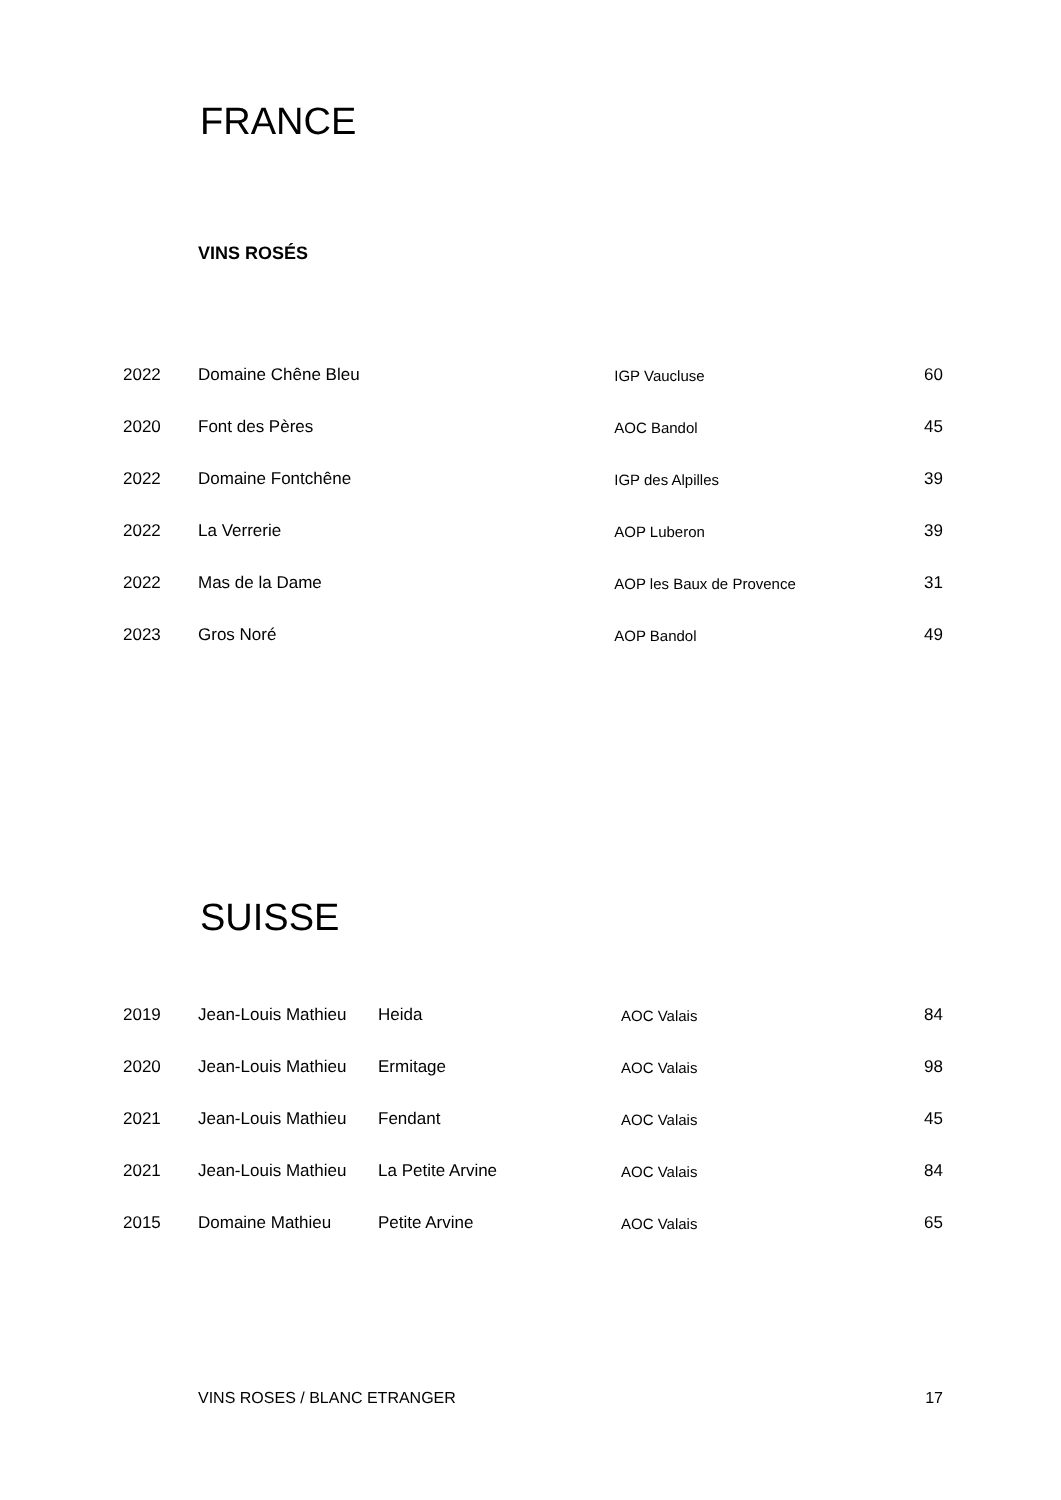FRANCE
VINS ROSÉS
| 2022 | Domaine Chêne Bleu | IGP Vaucluse | 60 |
| 2020 | Font des Pères | AOC Bandol | 45 |
| 2022 | Domaine Fontchêne | IGP des Alpilles | 39 |
| 2022 | La Verrerie | AOP Luberon | 39 |
| 2022 | Mas de la Dame | AOP les Baux de Provence | 31 |
| 2023 | Gros Noré | AOP Bandol | 49 |
SUISSE
| 2019 | Jean-Louis Mathieu | Heida | AOC Valais | 84 |
| 2020 | Jean-Louis Mathieu | Ermitage | AOC Valais | 98 |
| 2021 | Jean-Louis Mathieu | Fendant | AOC Valais | 45 |
| 2021 | Jean-Louis Mathieu | La Petite Arvine | AOC Valais | 84 |
| 2015 | Domaine Mathieu | Petite Arvine | AOC Valais | 65 |
VINS ROSES / BLANC ETRANGER 17